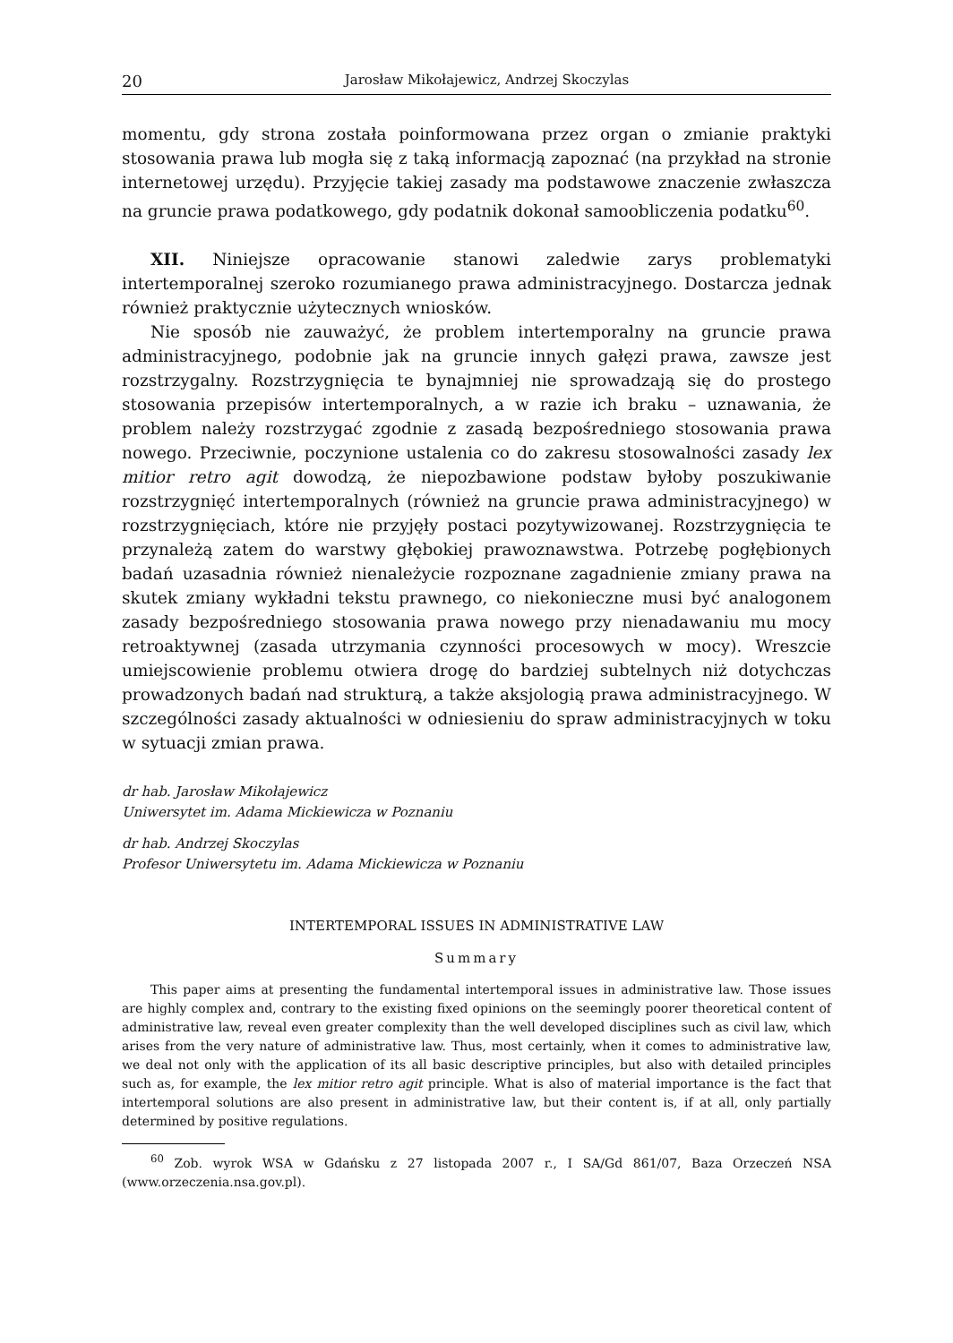20 Jarosław Mikołajewicz, Andrzej Skoczylas
momentu, gdy strona została poinformowana przez organ o zmianie praktyki stosowania prawa lub mogła się z taką informacją zapoznać (na przykład na stronie internetowej urzędu). Przyjęcie takiej zasady ma podstawowe znaczenie zwłaszcza na gruncie prawa podatkowego, gdy podatnik dokonał samoobliczenia podatku<sup>60</sup>.
XII. Niniejsze opracowanie stanowi zaledwie zarys problematyki intertemporalnej szeroko rozumianego prawa administracyjnego. Dostarcza jednak również praktycznie użytecznych wniosków.
Nie sposób nie zauważyć, że problem intertemporalny na gruncie prawa administracyjnego, podobnie jak na gruncie innych gałęzi prawa, zawsze jest rozstrzygalny. Rozstrzygnięcia te bynajmniej nie sprowadzają się do prostego stosowania przepisów intertemporalnych, a w razie ich braku – uznawania, że problem należy rozstrzygać zgodnie z zasadą bezpośredniego stosowania prawa nowego. Przeciwnie, poczynione ustalenia co do zakresu stosowalności zasady lex mitior retro agit dowodzą, że niepozbawione podstaw byłoby poszukiwanie rozstrzygnięć intertemporalnych (również na gruncie prawa administracyjnego) w rozstrzygnięciach, które nie przyjęły postaci pozytywizowanej. Rozstrzygnięcia te przynależą zatem do warstwy głębokiej prawoznawstwa. Potrzebę pogłębionych badań uzasadnia również nienależycie rozpoznane zagadnienie zmiany prawa na skutek zmiany wykładni tekstu prawnego, co niekonieczne musi być analogonem zasady bezpośredniego stosowania prawa nowego przy nienadawaniu mu mocy retroaktywnej (zasada utrzymania czynności procesowych w mocy). Wreszcie umiejscowienie problemu otwiera drogę do bardziej subtelnych niż dotychczas prowadzonych badań nad strukturą, a także aksjologią prawa administracyjnego. W szczególności zasady aktualności w odniesieniu do spraw administracyjnych w toku w sytuacji zmian prawa.
dr hab. Jarosław Mikołajewicz
Uniwersytet im. Adama Mickiewicza w Poznaniu
dr hab. Andrzej Skoczylas
Profesor Uniwersytetu im. Adama Mickiewicza w Poznaniu
INTERTEMPORAL ISSUES IN ADMINISTRATIVE LAW
Summary
This paper aims at presenting the fundamental intertemporal issues in administrative law. Those issues are highly complex and, contrary to the existing fixed opinions on the seemingly poorer theoretical content of administrative law, reveal even greater complexity than the well developed disciplines such as civil law, which arises from the very nature of administrative law. Thus, most certainly, when it comes to administrative law, we deal not only with the application of its all basic descriptive principles, but also with detailed principles such as, for example, the lex mitior retro agit principle. What is also of material importance is the fact that intertemporal solutions are also present in administrative law, but their content is, if at all, only partially determined by positive regulations.
<sup>60</sup> Zob. wyrok WSA w Gdańsku z 27 listopada 2007 r., I SA/Gd 861/07, Baza Orzeczeń NSA (www.orzeczenia.nsa.gov.pl).